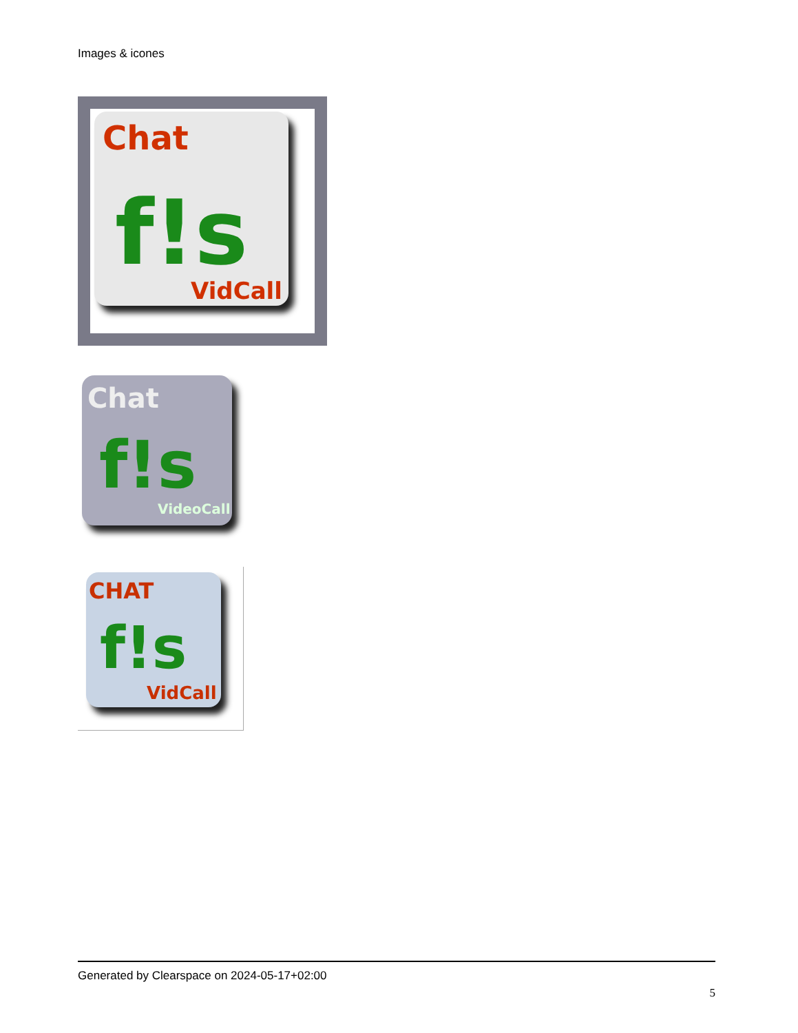Images & icones
Chat
f!s
VidCall
Chat
f!s
VideoCall
CHAT
f!s
VidCall
Generated by Clearspace on 2024-05-17+02:00
5